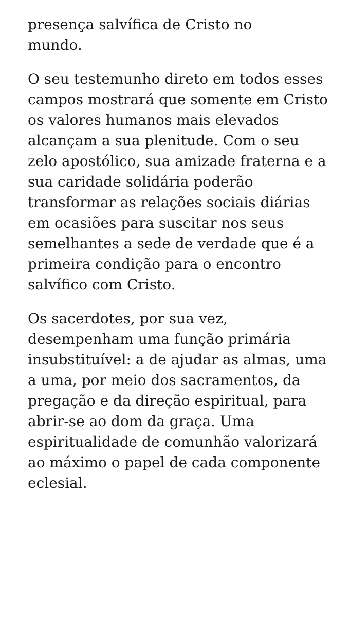presença salvífica de Cristo no
mundo.
O seu testemunho direto em todos esses campos mostrará que somente em Cristo os valores humanos mais elevados alcançam a sua plenitude. Com o seu zelo apostólico, sua amizade fraterna e a sua caridade solidária poderão transformar as relações sociais diárias em ocasiões para suscitar nos seus semelhantes a sede de verdade que é a primeira condição para o encontro salvífico com Cristo.
Os sacerdotes, por sua vez, desempenham uma função primária insubstituível: a de ajudar as almas, uma a uma, por meio dos sacramentos, da pregação e da direção espiritual, para abrir-se ao dom da graça. Uma espiritualidade de comunhão valorizará ao máximo o papel de cada componente eclesial.